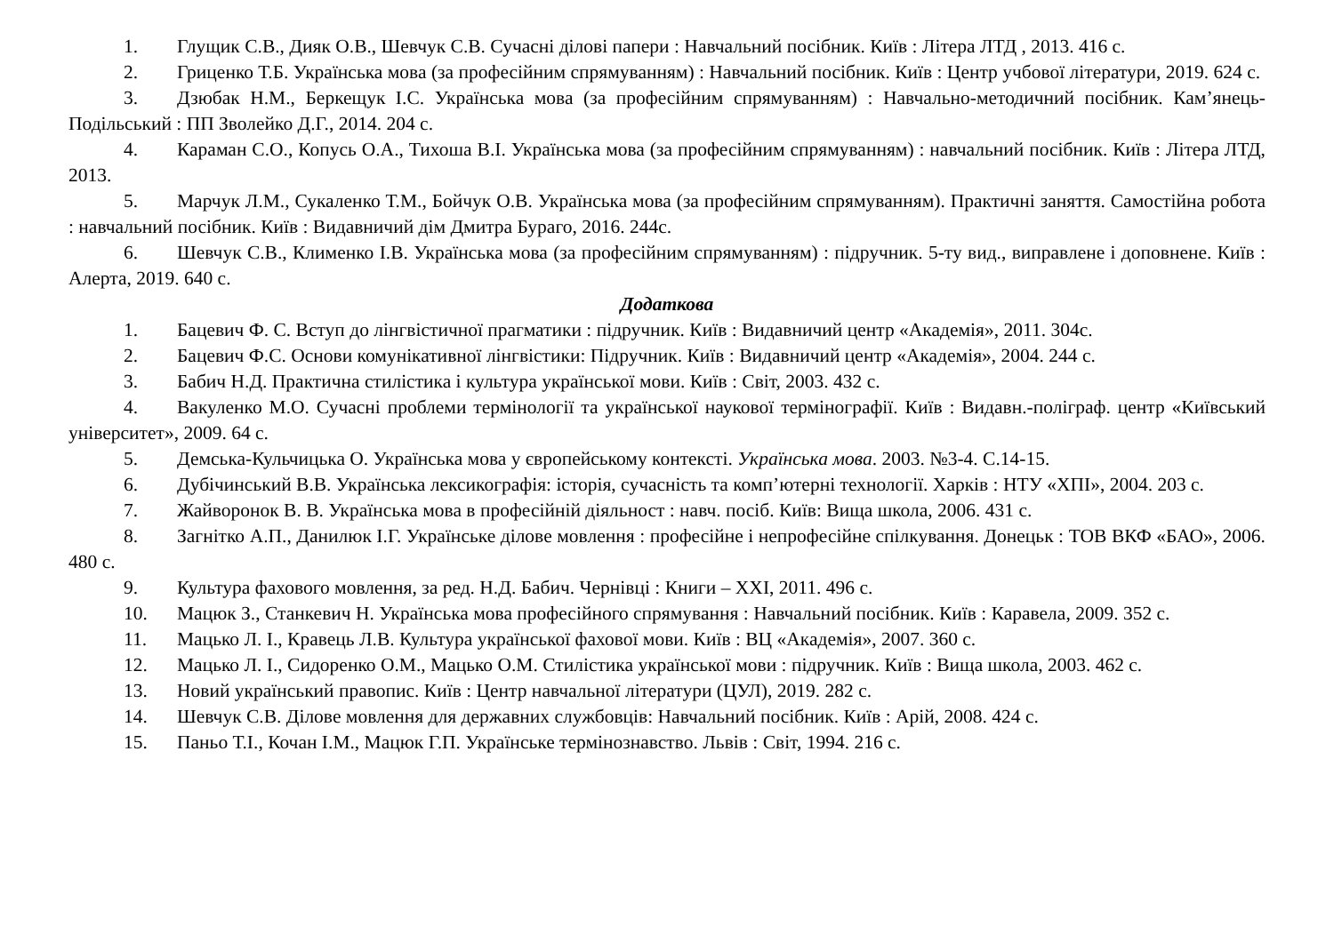1. Глущик С.В., Дияк О.В., Шевчук С.В. Сучасні ділові папери : Навчальний посібник. Київ : Літера ЛТД , 2013. 416 с.
2. Гриценко Т.Б. Українська мова (за професійним спрямуванням) : Навчальний посібник. Київ : Центр учбової літератури, 2019. 624 с.
3. Дзюбак Н.М., Беркещук І.С. Українська мова (за професійним спрямуванням) : Навчально-методичний посібник. Кам’янець-Подільський : ПП Зволейко Д.Г., 2014. 204 с.
4. Караман С.О., Копусь О.А., Тихоша В.І. Українська мова (за професійним спрямуванням) : навчальний посібник. Київ : Літера ЛТД, 2013.
5. Марчук Л.М., Сукаленко Т.М., Бойчук О.В. Українська мова (за професійним спрямуванням). Практичні заняття. Самостійна робота : навчальний посібник. Київ : Видавничий дім Дмитра Бураго, 2016. 244с.
6. Шевчук С.В., Клименко І.В. Українська мова (за професійним спрямуванням) : підручник. 5-ту вид., виправлене і доповнене. Київ : Алерта, 2019. 640 с.
Додаткова
1. Бацевич Ф. С. Вступ до лінгвістичної прагматики : підручник. Київ : Видавничий центр «Академія», 2011. 304с.
2. Бацевич Ф.С. Основи комунікативної лінгвістики: Підручник. Київ : Видавничий центр «Академія», 2004. 244 с.
3. Бабич Н.Д. Практична стилістика і культура української мови. Київ : Світ, 2003. 432 с.
4. Вакуленко М.О. Сучасні проблеми термінології та української наукової термінографії. Київ : Видавн.-поліграф. центр «Київський університет», 2009. 64 с.
5. Демська-Кульчицька О. Українська мова у європейському контексті. Українська мова. 2003. №3-4. С.14-15.
6. Дубічинський В.В. Українська лексикографія: історія, сучасність та комп’ютерні технології. Харків : НТУ «ХПІ», 2004. 203 с.
7. Жайворонок В. В. Українська мова в професійній діяльност : навч. посіб. Київ: Вища школа, 2006. 431 с.
8. Загнітко А.П., Данилюк І.Г. Українське ділове мовлення : професійне і непрофесійне спілкування. Донецьк : ТОВ ВКФ «БАО», 2006. 480 с.
9. Культура фахового мовлення, за ред. Н.Д. Бабич. Чернівці : Книги – ХХІ, 2011. 496 с.
10. Мацюк З., Станкевич Н. Українська мова професійного спрямування : Навчальний посібник. Київ : Каравела, 2009. 352 с.
11. Мацько Л. І., Кравець Л.В. Культура української фахової мови. Київ : ВЦ «Академія», 2007. 360 с.
12. Мацько Л. І., Сидоренко О.М., Мацько О.М. Стилістика української мови : підручник. Київ : Вища школа, 2003. 462 с.
13. Новий український правопис. Київ : Центр навчальної літератури (ЦУЛ), 2019. 282 с.
14. Шевчук С.В. Ділове мовлення для державних службовців: Навчальний посібник. Київ : Арій, 2008. 424 с.
15. Паньо Т.І., Кочан І.М., Мацюк Г.П. Українське термінознавство. Львів : Світ, 1994. 216 с.